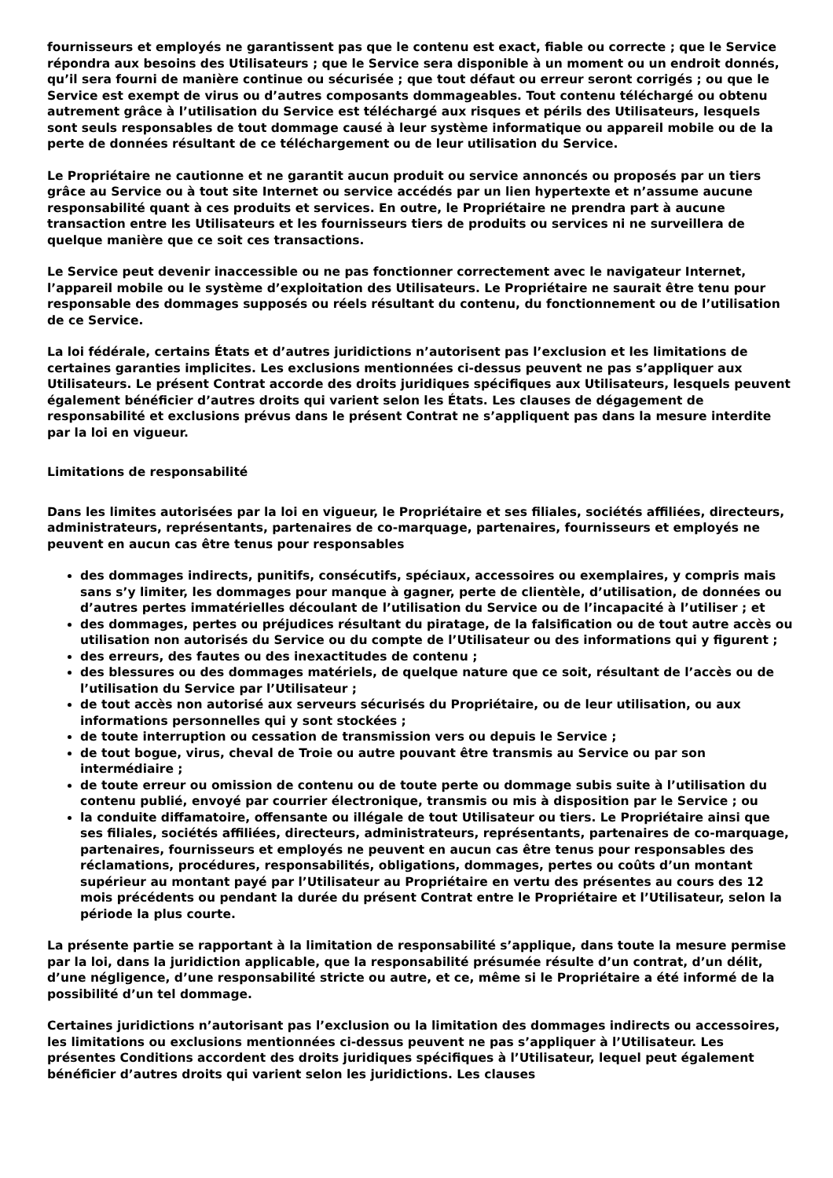fournisseurs et employés ne garantissent pas que le contenu est exact, fiable ou correcte ; que le Service répondra aux besoins des Utilisateurs ; que le Service sera disponible à un moment ou un endroit donnés, qu’il sera fourni de manière continue ou sécurisée ; que tout défaut ou erreur seront corrigés ; ou que le Service est exempt de virus ou d’autres composants dommageables. Tout contenu téléchargé ou obtenu autrement grâce à l’utilisation du Service est téléchargé aux risques et périls des Utilisateurs, lesquels sont seuls responsables de tout dommage causé à leur système informatique ou appareil mobile ou de la perte de données résultant de ce téléchargement ou de leur utilisation du Service.
Le Propriétaire ne cautionne et ne garantit aucun produit ou service annoncés ou proposés par un tiers grâce au Service ou à tout site Internet ou service accédés par un lien hypertexte et n’assume aucune responsabilité quant à ces produits et services. En outre, le Propriétaire ne prendra part à aucune transaction entre les Utilisateurs et les fournisseurs tiers de produits ou services ni ne surveillera de quelque manière que ce soit ces transactions.
Le Service peut devenir inaccessible ou ne pas fonctionner correctement avec le navigateur Internet, l’appareil mobile ou le système d’exploitation des Utilisateurs. Le Propriétaire ne saurait être tenu pour responsable des dommages supposés ou réels résultant du contenu, du fonctionnement ou de l’utilisation de ce Service.
La loi fédérale, certains États et d’autres juridictions n’autorisent pas l’exclusion et les limitations de certaines garanties implicites. Les exclusions mentionnées ci-dessus peuvent ne pas s’appliquer aux Utilisateurs. Le présent Contrat accorde des droits juridiques spécifiques aux Utilisateurs, lesquels peuvent également bénéficier d’autres droits qui varient selon les États. Les clauses de dégagement de responsabilité et exclusions prévus dans le présent Contrat ne s’appliquent pas dans la mesure interdite par la loi en vigueur.
Limitations de responsabilité
Dans les limites autorisées par la loi en vigueur, le Propriétaire et ses filiales, sociétés affiliées, directeurs, administrateurs, représentants, partenaires de co-marquage, partenaires, fournisseurs et employés ne peuvent en aucun cas être tenus pour responsables
des dommages indirects, punitifs, consécutifs, spéciaux, accessoires ou exemplaires, y compris mais sans s’y limiter, les dommages pour manque à gagner, perte de clientèle, d’utilisation, de données ou d’autres pertes immatérielles découlant de l’utilisation du Service ou de l’incapacité à l’utiliser ; et
des dommages, pertes ou préjudices résultant du piratage, de la falsification ou de tout autre accès ou utilisation non autorisés du Service ou du compte de l’Utilisateur ou des informations qui y figurent ;
des erreurs, des fautes ou des inexactitudes de contenu ;
des blessures ou des dommages matériels, de quelque nature que ce soit, résultant de l’accès ou de l’utilisation du Service par l’Utilisateur ;
de tout accès non autorisé aux serveurs sécurisés du Propriétaire, ou de leur utilisation, ou aux informations personnelles qui y sont stockées ;
de toute interruption ou cessation de transmission vers ou depuis le Service ;
de tout bogue, virus, cheval de Troie ou autre pouvant être transmis au Service ou par son intermédiaire ;
de toute erreur ou omission de contenu ou de toute perte ou dommage subis suite à l’utilisation du contenu publié, envoyé par courrier électronique, transmis ou mis à disposition par le Service ; ou
la conduite diffamatoire, offensante ou illégale de tout Utilisateur ou tiers. Le Propriétaire ainsi que ses filiales, sociétés affiliées, directeurs, administrateurs, représentants, partenaires de co-marquage, partenaires, fournisseurs et employés ne peuvent en aucun cas être tenus pour responsables des réclamations, procédures, responsabilités, obligations, dommages, pertes ou coûts d’un montant supérieur au montant payé par l’Utilisateur au Propriétaire en vertu des présentes au cours des 12 mois précédents ou pendant la durée du présent Contrat entre le Propriétaire et l’Utilisateur, selon la période la plus courte.
La présente partie se rapportant à la limitation de responsabilité s’applique, dans toute la mesure permise par la loi, dans la juridiction applicable, que la responsabilité présumée résulte d’un contrat, d’un délit, d’une négligence, d’une responsabilité stricte ou autre, et ce, même si le Propriétaire a été informé de la possibilité d’un tel dommage.
Certaines juridictions n’autorisant pas l’exclusion ou la limitation des dommages indirects ou accessoires, les limitations ou exclusions mentionnées ci-dessus peuvent ne pas s’appliquer à l’Utilisateur. Les présentes Conditions accordent des droits juridiques spécifiques à l’Utilisateur, lequel peut également bénéficier d’autres droits qui varient selon les juridictions. Les clauses